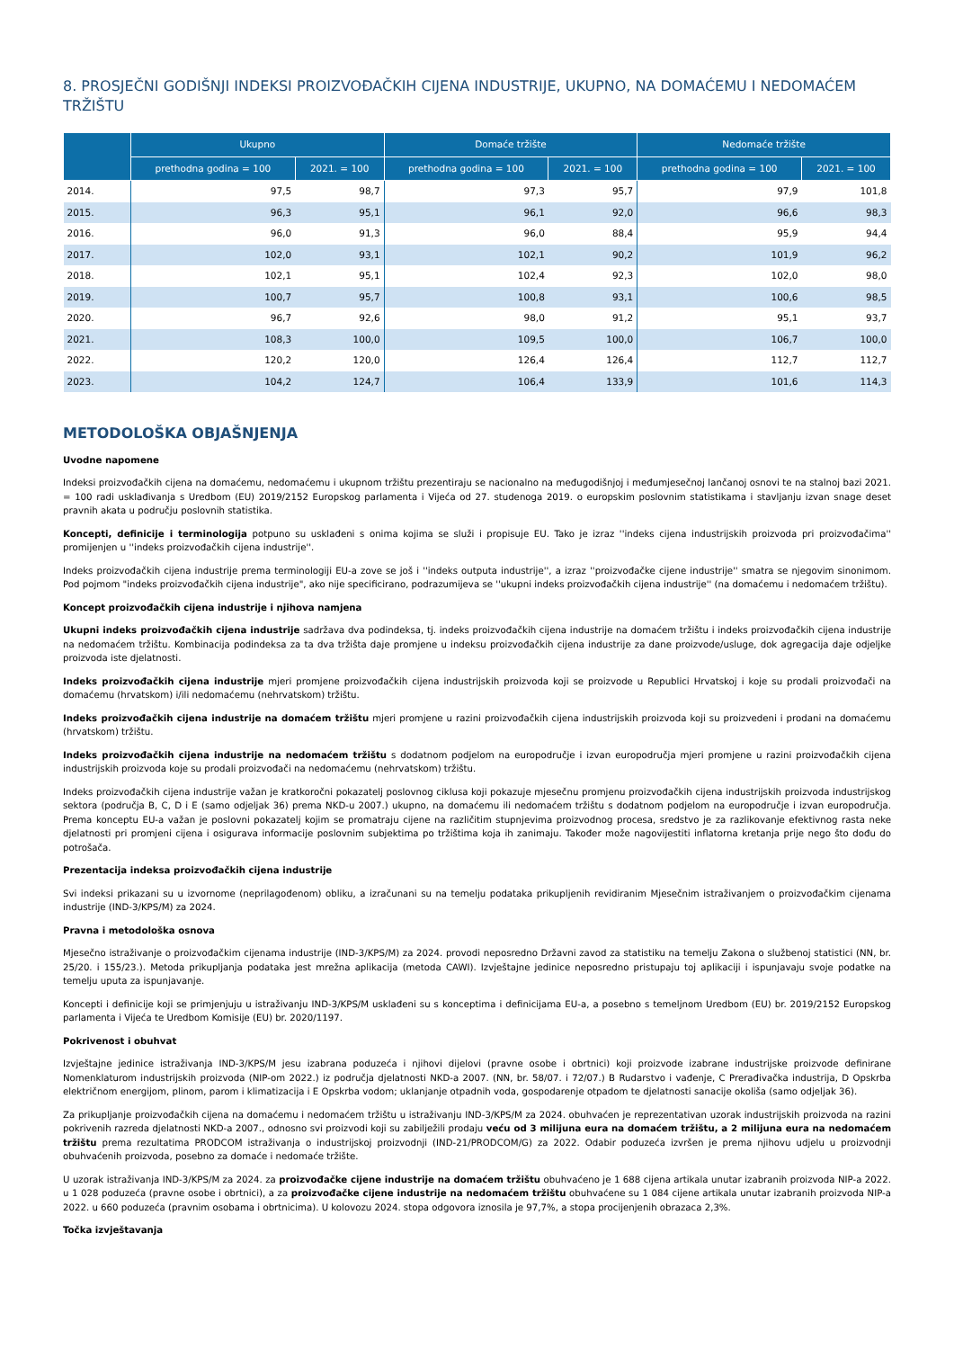8. PROSJEČNI GODIŠNJI INDEKSI PROIZVOĐAČKIH CIJENA INDUSTRIJE, UKUPNO, NA DOMAĆEMU I NEDOMAĆEM TRŽIŠTU
| | Ukupno | | Domaće tržište | | Nedomaće tržište | |
| --- | --- | --- | --- | --- | --- | --- |
| | prethodna godina = 100 | 2021. = 100 | prethodna godina = 100 | 2021. = 100 | prethodna godina = 100 | 2021. = 100 |
| 2014. | 97,5 | 98,7 | 97,3 | 95,7 | 97,9 | 101,8 |
| 2015. | 96,3 | 95,1 | 96,1 | 92,0 | 96,6 | 98,3 |
| 2016. | 96,0 | 91,3 | 96,0 | 88,4 | 95,9 | 94,4 |
| 2017. | 102,0 | 93,1 | 102,1 | 90,2 | 101,9 | 96,2 |
| 2018. | 102,1 | 95,1 | 102,4 | 92,3 | 102,0 | 98,0 |
| 2019. | 100,7 | 95,7 | 100,8 | 93,1 | 100,6 | 98,5 |
| 2020. | 96,7 | 92,6 | 98,0 | 91,2 | 95,1 | 93,7 |
| 2021. | 108,3 | 100,0 | 109,5 | 100,0 | 106,7 | 100,0 |
| 2022. | 120,2 | 120,0 | 126,4 | 126,4 | 112,7 | 112,7 |
| 2023. | 104,2 | 124,7 | 106,4 | 133,9 | 101,6 | 114,3 |
METODOLOŠKA OBJAŠNJENJA
Uvodne napomene
Indeksi proizvođačkih cijena na domaćemu, nedomaćemu i ukupnom tržištu prezentiraju se nacionalno na međugodišnjoj i međumjesečnoj lančanoj osnovi te na stalnoj bazi 2021. = 100 radi usklađivanja s Uredbom (EU) 2019/2152 Europskog parlamenta i Vijeća od 27. studenoga 2019. o europskim poslovnim statistikama i stavljanju izvan snage deset pravnih akata u području poslovnih statistika.
Koncepti, definicije i terminologija potpuno su usklađeni s onima kojima se služi i propisuje EU. Tako je izraz ''indeks cijena industrijskih proizvoda pri proizvođačima'' promijenjen u ''indeks proizvođačkih cijena industrije''.
Indeks proizvođačkih cijena industrije prema terminologiji EU-a zove se još i ''indeks outputa industrije'', a izraz ''proizvođačke cijene industrije'' smatra se njegovim sinonimom. Pod pojmom "indeks proizvođačkih cijena industrije", ako nije specificirano, podrazumijeva se ''ukupni indeks proizvođačkih cijena industrije'' (na domaćemu i nedomaćem tržištu).
Koncept proizvođačkih cijena industrije i njihova namjena
Ukupni indeks proizvođačkih cijena industrije sadržava dva podindeksa, tj. indeks proizvođačkih cijena industrije na domaćem tržištu i indeks proizvođačkih cijena industrije na nedomaćem tržištu. Kombinacija podindeksa za ta dva tržišta daje promjene u indeksu proizvođačkih cijena industrije za dane proizvode/usluge, dok agregacija daje odjeljke proizvoda iste djelatnosti.
Indeks proizvođačkih cijena industrije mjeri promjene proizvođačkih cijena industrijskih proizvoda koji se proizvode u Republici Hrvatskoj i koje su prodali proizvođači na domaćemu (hrvatskom) i/ili nedomaćemu (nehrvatskom) tržištu.
Indeks proizvođačkih cijena industrije na domaćem tržištu mjeri promjene u razini proizvođačkih cijena industrijskih proizvoda koji su proizvedeni i prodani na domaćemu (hrvatskom) tržištu.
Indeks proizvođačkih cijena industrije na nedomaćem tržištu s dodatnom podjelom na europodručje i izvan europodručja mjeri promjene u razini proizvođačkih cijena industrijskih proizvoda koje su prodali proizvođači na nedomaćemu (nehrvatskom) tržištu.
Indeks proizvođačkih cijena industrije važan je kratkoročni pokazatelj poslovnog ciklusa koji pokazuje mjesečnu promjenu proizvođačkih cijena industrijskih proizvoda industrijskog sektora (područja B, C, D i E (samo odjeljak 36) prema NKD-u 2007.) ukupno, na domaćemu ili nedomaćem tržištu s dodatnom podjelom na europodručje i izvan europodručja. Prema konceptu EU-a važan je poslovni pokazatelj kojim se promatraju cijene na različitim stupnjevima proizvodnog procesa, sredstvo je za razlikovanje efektivnog rasta neke djelatnosti pri promjeni cijena i osigurava informacije poslovnim subjektima po tržištima koja ih zanimaju. Također može nagovijestiti inflatorna kretanja prije nego što dođu do potrošača.
Prezentacija indeksa proizvođačkih cijena industrije
Svi indeksi prikazani su u izvornome (neprilagođenom) obliku, a izračunani su na temelju podataka prikupljenih revidiranim Mjesečnim istraživanjem o proizvođačkim cijenama industrije (IND-3/KPS/M) za 2024.
Pravna i metodološka osnova
Mjesečno istraživanje o proizvođačkim cijenama industrije (IND-3/KPS/M) za 2024. provodi neposredno Državni zavod za statistiku na temelju Zakona o službenoj statistici (NN, br. 25/20. i 155/23.). Metoda prikupljanja podataka jest mrežna aplikacija (metoda CAWI). Izvještajne jedinice neposredno pristupaju toj aplikaciji i ispunjavaju svoje podatke na temelju uputa za ispunjavanje.
Koncepti i definicije koji se primjenjuju u istraživanju IND-3/KPS/M usklađeni su s konceptima i definicijama EU-a, a posebno s temeljnom Uredbom (EU) br. 2019/2152 Europskog parlamenta i Vijeća te Uredbom Komisije (EU) br. 2020/1197.
Pokrivenost i obuhvat
Izvještajne jedinice istraživanja IND-3/KPS/M jesu izabrana poduzeća i njihovi dijelovi (pravne osobe i obrtnici) koji proizvode izabrane industrijske proizvode definirane Nomenklaturom industrijskih proizvoda (NIP-om 2022.) iz područja djelatnosti NKD-a 2007. (NN, br. 58/07. i 72/07.) B Rudarstvo i vađenje, C Prerađivačka industrija, D Opskrba električnom energijom, plinom, parom i klimatizacija i E Opskrba vodom; uklanjanje otpadnih voda, gospodarenje otpadom te djelatnosti sanacije okoliša (samo odjeljak 36).
Za prikupljanje proizvođačkih cijena na domaćemu i nedomaćem tržištu u istraživanju IND-3/KPS/M za 2024. obuhvaćen je reprezentativan uzorak industrijskih proizvoda na razini pokrivenih razreda djelatnosti NKD-a 2007., odnosno svi proizvodi koji su zabilježili prodaju veću od 3 milijuna eura na domaćem tržištu, a 2 milijuna eura na nedomaćem tržištu prema rezultatima PRODCOM istraživanja o industrijskoj proizvodnji (IND-21/PRODCOM/G) za 2022. Odabir poduzeća izvršen je prema njihovu udjelu u proizvodnji obuhvaćenih proizvoda, posebno za domaće i nedomaće tržište.
U uzorak istraživanja IND-3/KPS/M za 2024. za proizvođačke cijene industrije na domaćem tržištu obuhvaćeno je 1 688 cijena artikala unutar izabranih proizvoda NIP-a 2022. u 1 028 poduzeća (pravne osobe i obrtnici), a za proizvođačke cijene industrije na nedomaćem tržištu obuhvaćene su 1 084 cijene artikala unutar izabranih proizvoda NIP-a 2022. u 660 poduzeća (pravnim osobama i obrtnicima). U kolovozu 2024. stopa odgovora iznosila je 97,7%, a stopa procijenjenih obrazaca 2,3%.
Točka izvještavanja